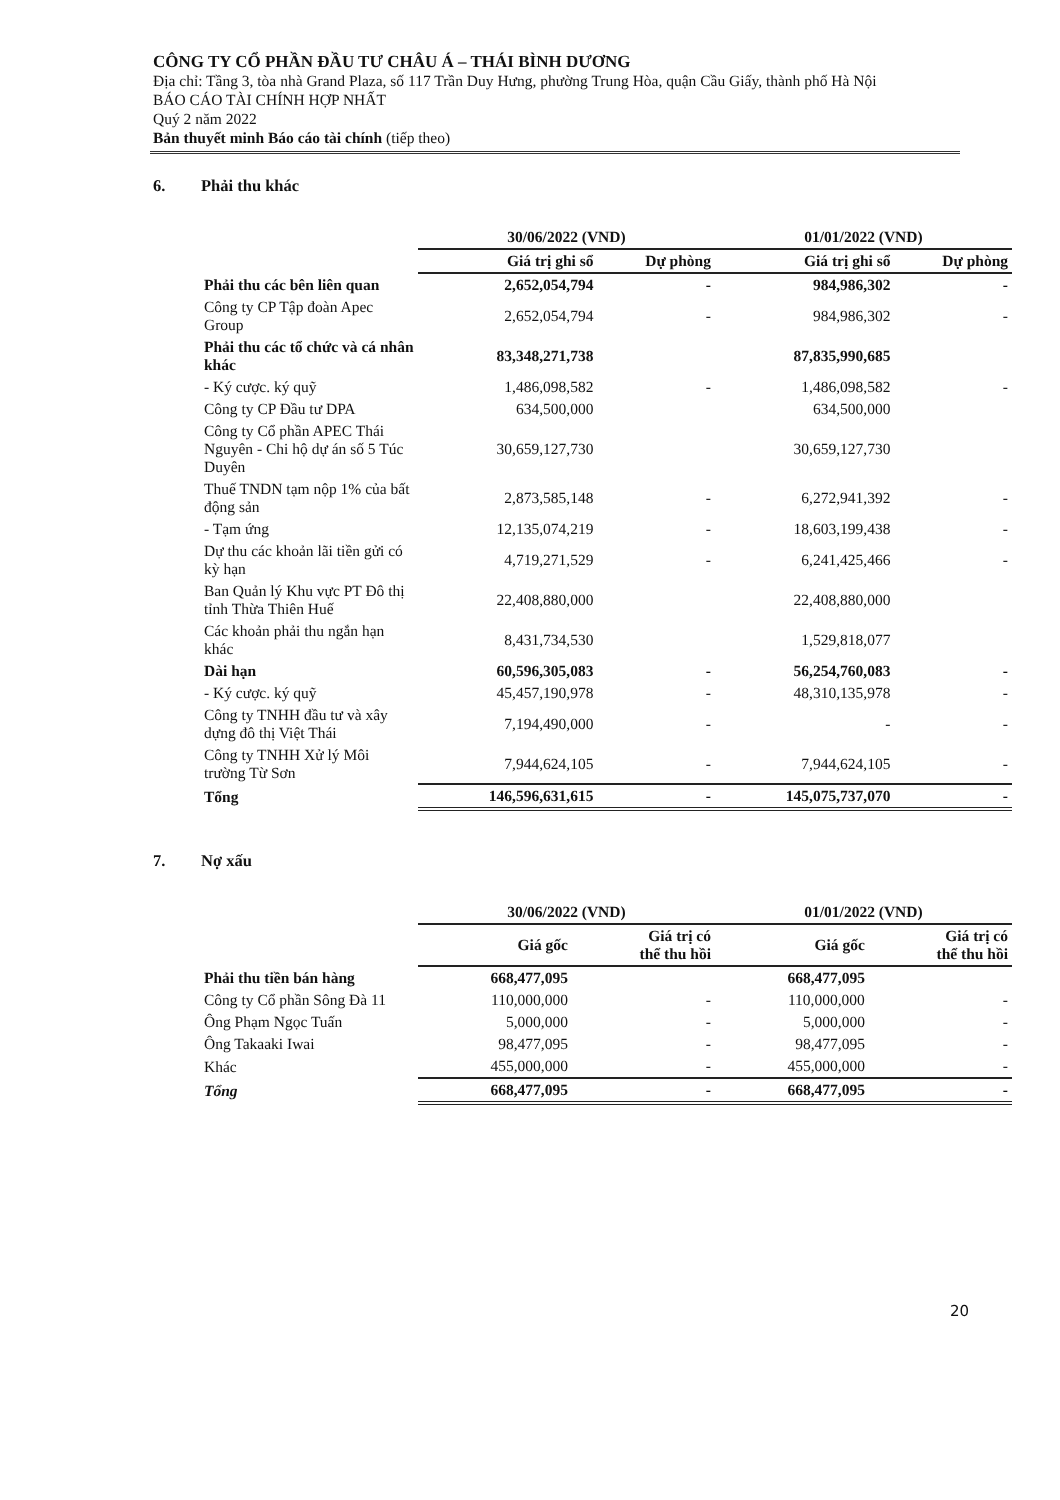CÔNG TY CỔ PHẦN ĐẦU TƯ CHÂU Á – THÁI BÌNH DƯƠNG
Địa chỉ: Tầng 3, tòa nhà Grand Plaza, số 117 Trần Duy Hưng, phường Trung Hòa, quận Cầu Giấy, thành phố Hà Nội
BÁO CÁO TÀI CHÍNH HỢP NHẤT
Quý 2 năm 2022
Bản thuyết minh Báo cáo tài chính (tiếp theo)
6. Phải thu khác
| | 30/06/2022 (VND) | | 01/01/2022 (VND) | |
| | Giá trị ghi sổ | Dự phòng | Giá trị ghi sổ | Dự phòng |
| Phải thu các bên liên quan | 2,652,054,794 | - | 984,986,302 | - |
| Công ty CP Tập đoàn Apec Group | 2,652,054,794 | - | 984,986,302 | - |
| Phải thu các tổ chức và cá nhân khác | 83,348,271,738 | | 87,835,990,685 | |
| - Ký cược. ký quỹ | 1,486,098,582 | - | 1,486,098,582 | - |
| Công ty CP Đầu tư DPA | 634,500,000 | | 634,500,000 | |
| Công ty Cổ phần APEC Thái Nguyên - Chi hộ dự án số 5 Túc Duyên | 30,659,127,730 | | 30,659,127,730 | |
| Thuế TNDN tạm nộp 1% của bất động sản | 2,873,585,148 | - | 6,272,941,392 | - |
| - Tạm ứng | 12,135,074,219 | - | 18,603,199,438 | - |
| Dự thu các khoản lãi tiền gửi có kỳ hạn | 4,719,271,529 | - | 6,241,425,466 | - |
| Ban Quản lý Khu vực PT Đô thị tỉnh Thừa Thiên Huế | 22,408,880,000 | | 22,408,880,000 | |
| Các khoản phải thu ngắn hạn khác | 8,431,734,530 | | 1,529,818,077 | |
| Dài hạn | 60,596,305,083 | - | 56,254,760,083 | - |
| - Ký cược. ký quỹ | 45,457,190,978 | - | 48,310,135,978 | - |
| Công ty TNHH đầu tư và xây dựng đô thị Việt Thái | 7,194,490,000 | - | - | - |
| Công ty TNHH Xử lý Môi trường Từ Sơn | 7,944,624,105 | - | 7,944,624,105 | - |
| Tổng | 146,596,631,615 | - | 145,075,737,070 | - |
7. Nợ xấu
| | 30/06/2022 (VND) | | 01/01/2022 (VND) | |
| | Giá gốc | Giá trị có thể thu hồi | Giá gốc | Giá trị có thể thu hồi |
| Phải thu tiền bán hàng | 668,477,095 | | 668,477,095 | |
| Công ty Cổ phần Sông Đà 11 | 110,000,000 | - | 110,000,000 | - |
| Ông Phạm Ngọc Tuấn | 5,000,000 | - | 5,000,000 | - |
| Ông Takaaki Iwai | 98,477,095 | - | 98,477,095 | - |
| Khác | 455,000,000 | - | 455,000,000 | - |
| Tổng | 668,477,095 | - | 668,477,095 | - |
20